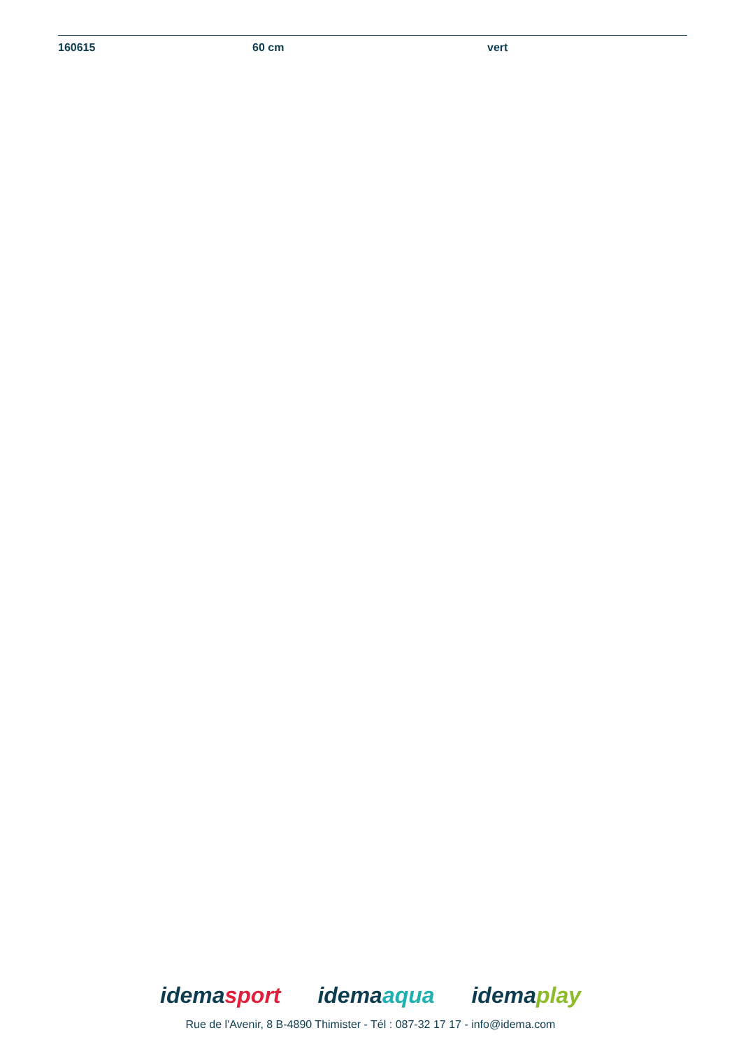| 160615 | 60 cm | vert |
idemasport idemaaqua idemaplay
Rue de l'Avenir, 8 B-4890 Thimister - Tél : 087-32 17 17 - info@idema.com